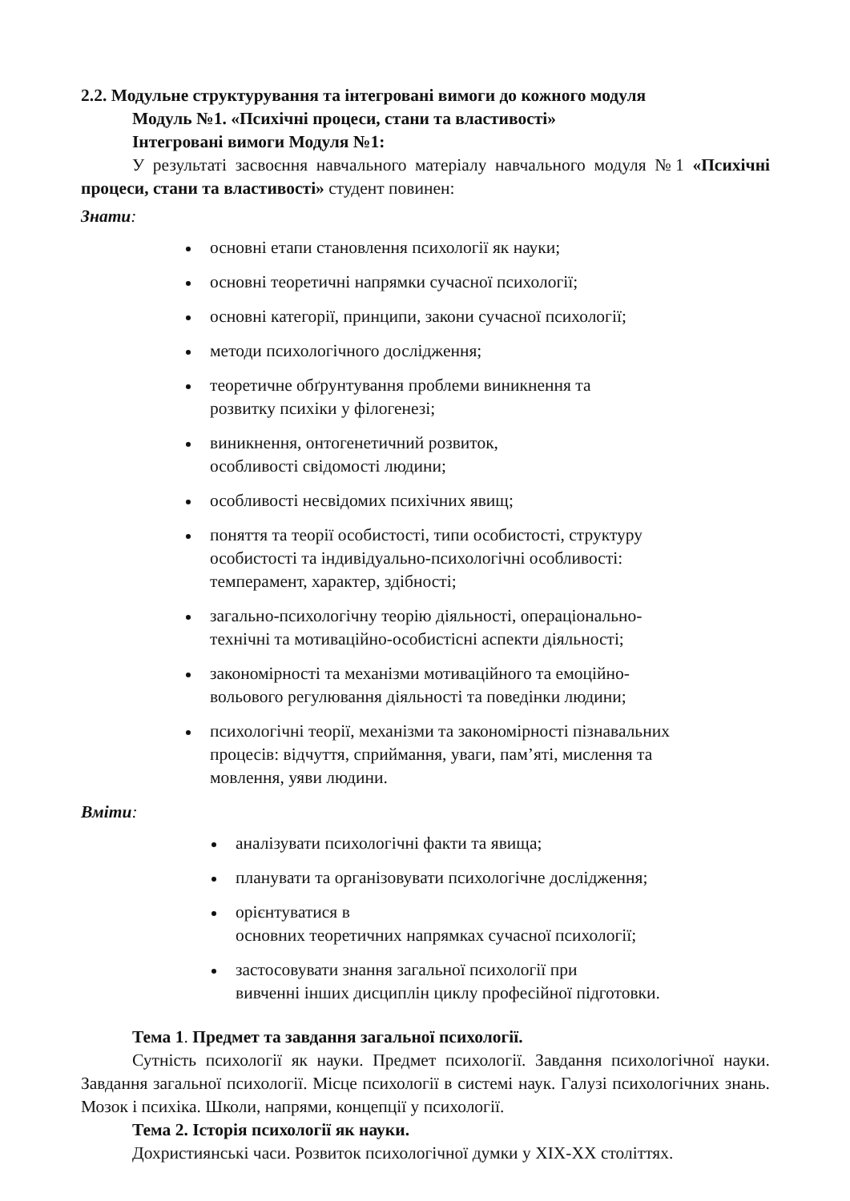2.2. Модульне структурування та інтегровані вимоги до кожного модуля
Модуль №1. «Психічні процеси, стани та властивості»
Інтегровані вимоги Модуля №1:
У результаті засвоєння навчального матеріалу навчального модуля №1 «Психічні процеси, стани та властивості» студент повинен:
Знати:
основні етапи становлення психології як науки;
основні теоретичні напрямки сучасної психології;
основні категорії, принципи, закони сучасної психології;
методи психологічного дослідження;
теоретичне обґрунтування проблеми виникнення та
розвитку психіки у філогенезі;
виникнення, онтогенетичний розвиток,
особливості свідомості людини;
особливості несвідомих психічних явищ;
поняття та теорії особистості, типи особистості, структуру
особистості та індивідуально-психологічні особливості:
темперамент, характер, здібності;
загально-психологічну теорію діяльності, операціонально-
технічні та мотиваційно-особистісні аспекти діяльності;
закономірності та механізми мотиваційного та емоційно-
вольового регулювання діяльності та поведінки людини;
психологічні теорії, механізми та закономірності пізнавальних
процесів: відчуття, сприймання, уваги, пам’яті, мислення та
мовлення, уяви людини.
Вміти:
аналізувати психологічні факти та явища;
планувати та організовувати психологічне дослідження;
орієнтуватися в
основних теоретичних напрямках сучасної психології;
застосовувати знання загальної психології при
вивченні інших дисциплін циклу професійної підготовки.
Тема 1. Предмет та завдання загальної психології.
Сутність психології як науки. Предмет психології. Завдання психологічної науки. Завдання загальної психології. Місце психології в системі наук. Галузі психологічних знань. Мозок і психіка. Школи, напрями, концепції у психології.
Тема 2. Історія психології як науки.
Дохристиянські часи. Розвиток психологічної думки у XIX-XX століттях.